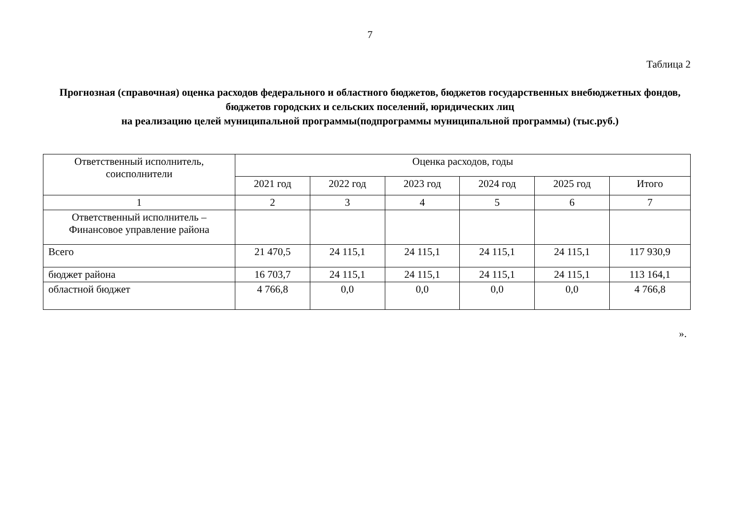7
Таблица 2
Прогнозная (справочная) оценка расходов федерального и областного бюджетов, бюджетов государственных внебюджетных фондов, бюджетов городских и сельских поселений, юридических лиц
на реализацию целей муниципальной программы(подпрограммы муниципальной программы) (тыс.руб.)
| Ответственный исполнитель, соисполнители | Оценка расходов, годы | | | | | |
| --- | --- | --- | --- | --- | --- | --- |
| | 2021 год | 2022 год | 2023 год | 2024 год | 2025 год | Итого |
| 1 | 2 | 3 | 4 | 5 | 6 | 7 |
| Ответственный исполнитель – Финансовое управление района | | | | | | |
| Всего | 21 470,5 | 24 115,1 | 24 115,1 | 24 115,1 | 24 115,1 | 117 930,9 |
| бюджет района | 16 703,7 | 24 115,1 | 24 115,1 | 24 115,1 | 24 115,1 | 113 164,1 |
| областной бюджет | 4 766,8 | 0,0 | 0,0 | 0,0 | 0,0 | 4 766,8 |
».